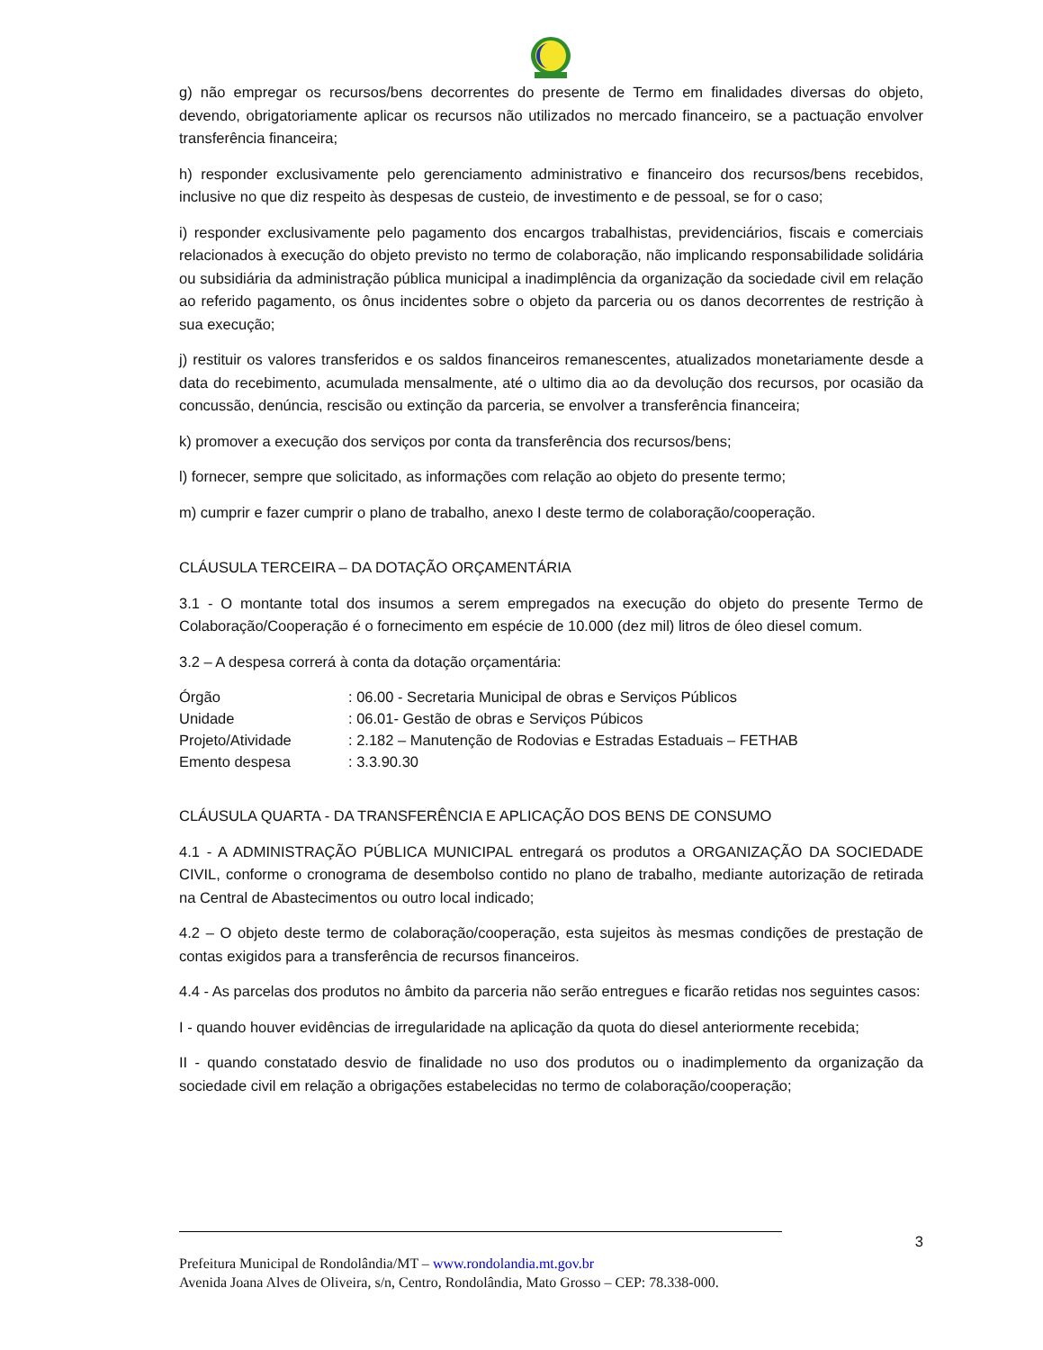g) não empregar os recursos/bens decorrentes do presente de Termo em finalidades diversas do objeto, devendo, obrigatoriamente aplicar os recursos não utilizados no mercado financeiro, se a pactuação envolver transferência financeira;
h) responder exclusivamente pelo gerenciamento administrativo e financeiro dos recursos/bens recebidos, inclusive no que diz respeito às despesas de custeio, de investimento e de pessoal, se for o caso;
i) responder exclusivamente pelo pagamento dos encargos trabalhistas, previdenciários, fiscais e comerciais relacionados à execução do objeto previsto no termo de colaboração, não implicando responsabilidade solidária ou subsidiária da administração pública municipal a inadimplência da organização da sociedade civil em relação ao referido pagamento, os ônus incidentes sobre o objeto da parceria ou os danos decorrentes de restrição à sua execução;
j) restituir os valores transferidos e os saldos financeiros remanescentes, atualizados monetariamente desde a data do recebimento, acumulada mensalmente, até o ultimo dia ao da devolução dos recursos, por ocasião da concussão, denúncia, rescisão ou extinção da parceria, se envolver a transferência financeira;
k) promover a execução dos serviços por conta da transferência dos recursos/bens;
l) fornecer, sempre que solicitado, as informações com relação ao objeto do presente termo;
m) cumprir e fazer cumprir o plano de trabalho, anexo I deste termo de colaboração/cooperação.
CLÁUSULA TERCEIRA – DA DOTAÇÃO ORÇAMENTÁRIA
3.1 - O montante total dos insumos a serem empregados na execução do objeto do presente Termo de Colaboração/Cooperação é o fornecimento em espécie de 10.000 (dez mil) litros de óleo diesel comum.
3.2 – A despesa correrá à conta da dotação orçamentária:
Órgão : 06.00 - Secretaria Municipal de obras e Serviços Públicos
Unidade : 06.01- Gestão de obras e Serviços Púbicos
Projeto/Atividade : 2.182 – Manutenção de Rodovias e Estradas Estaduais – FETHAB
Emento despesa : 3.3.90.30
CLÁUSULA QUARTA - DA TRANSFERÊNCIA E APLICAÇÃO DOS BENS DE CONSUMO
4.1 - A ADMINISTRAÇÃO PÚBLICA MUNICIPAL entregará os produtos a ORGANIZAÇÃO DA SOCIEDADE CIVIL, conforme o cronograma de desembolso contido no plano de trabalho, mediante autorização de retirada na Central de Abastecimentos ou outro local indicado;
4.2 – O objeto deste termo de colaboração/cooperação, esta sujeitos às mesmas condições de prestação de contas exigidos para a transferência de recursos financeiros.
4.4 - As parcelas dos produtos no âmbito da parceria não serão entregues e ficarão retidas nos seguintes casos:
I - quando houver evidências de irregularidade na aplicação da quota do diesel anteriormente recebida;
II - quando constatado desvio de finalidade no uso dos produtos ou o inadimplemento da organização da sociedade civil em relação a obrigações estabelecidas no termo de colaboração/cooperação;
3
Prefeitura Municipal de Rondolândia/MT – www.rondolandia.mt.gov.br
Avenida Joana Alves de Oliveira, s/n, Centro, Rondolândia, Mato Grosso – CEP: 78.338-000.